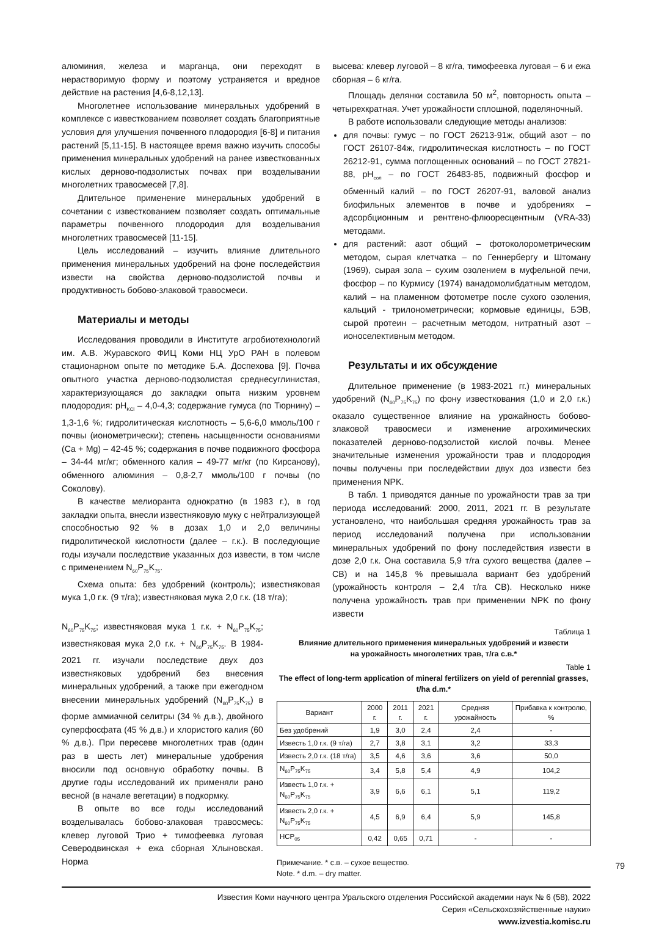алюминия, железа и марганца, они переходят в нерастворимую форму и поэтому устраняется и вредное действие на растения [4,6-8,12,13].
Многолетнее использование минеральных удобрений в комплексе с известкованием позволяет создать благоприятные условия для улучшения почвенного плодородия [6-8] и питания растений [5,11-15]. В настоящее время важно изучить способы применения минеральных удобрений на ранее известкованных кислых дерново-подзолистых почвах при возделывании многолетних травосмесей [7,8].
Длительное применение минеральных удобрений в сочетании с известкованием позволяет создать оптимальные параметры почвенного плодородия для возделывания многолетних травосмесей [11-15].
Цель исследований – изучить влияние длительного применения минеральных удобрений на фоне последействия извести на свойства дерново-подзолистой почвы и продуктивность бобово-злаковой травосмеси.
Материалы и методы
Исследования проводили в Институте агробиотехнологий им. А.В. Журавского ФИЦ Коми НЦ УрО РАН в полевом стационарном опыте по методике Б.А. Доспехова [9]. Почва опытного участка дерново-подзолистая среднесуглинистая, характеризующаяся до закладки опыта низким уровнем плодородия: pH<sub>KCl</sub> – 4,0-4,3; содержание гумуса (по Тюрнину) – 1,3-1,6 %; гидролитическая кислотность – 5,6-6,0 ммоль/100 г почвы (ионометрически); степень насыщенности основаниями (Ca + Mg) – 42-45 %; содержания в почве подвижного фосфора – 34-44 мг/кг; обменного калия – 49-77 мг/кг (по Кирсанову), обменного алюминия – 0,8-2,7 ммоль/100 г почвы (по Соколову).
В качестве мелиоранта однократно (в 1983 г.), в год закладки опыта, внесли известняковую муку с нейтрализующей способностью 92 % в дозах 1,0 и 2,0 величины гидролитической кислотности (далее – г.к.). В последующие годы изучали последствие указанных доз извести, в том числе с применением N<sub>60</sub>P<sub>75</sub>K<sub>75</sub>.
Схема опыта: без удобрений (контроль); известняковая мука 1,0 г.к. (9 т/га); известняковая мука 2,0 г.к. (18 т/га);
высева: клевер луговой – 8 кг/га, тимофеевка луговая – 6 и ежа сборная – 6 кг/га.
Площадь делянки составила 50 м<sup>2</sup>, повторность опыта – четырехкратная. Учет урожайности сплошной, поделяночный.
В работе использовали следующие методы анализов:
для почвы: гумус – по ГОСТ 26213-91ж, общий азот – по ГОСТ 26107-84ж, гидролитическая кислотность – по ГОСТ 26212-91, сумма поглощенных оснований – по ГОСТ 27821-88, pH<sub>сол</sub> – по ГОСТ 26483-85, подвижный фосфор и обменный калий – по ГОСТ 26207-91, валовой анализ биофильных элементов в почве и удобрениях – адсорбционным и рентгено-флюоресцентным (VRA-33) методами.
для растений: азот общий – фотоколорометрическим методом, сырая клетчатка – по Геннербергу и Штоману (1969), сырая зола – сухим озолением в муфельной печи, фосфор – по Курмису (1974) ванадомолибдатным методом, калий – на пламенном фотометре после сухого озоления, кальций - трилонометрически; кормовые единицы, БЭВ, сырой протеин – расчетным методом, нитратный азот – ионоселективным методом.
Результаты и их обсуждение
Длительное применение (в 1983-2021 гг.) минеральных удобрений (N<sub>60</sub>P<sub>75</sub>K<sub>75</sub>) по фону известкования (1,0 и 2,0 г.к.) оказало существенное влияние на урожайность бобово-злаковой травосмеси и изменение агрохимических показателей дерново-подзолистой кислой почвы. Менее значительные изменения урожайности трав и плодородия почвы получены при последействии двух доз извести без применения NPK.
В табл. 1 приводятся данные по урожайности трав за три периода исследований: 2000, 2011, 2021 гг. В результате установлено, что наибольшая средняя урожайность трав за период исследований получена при использовании минеральных удобрений по фону последействия извести в дозе 2,0 г.к. Она составила 5,9 т/га сухого вещества (далее – СВ) и на 145,8 % превышала вариант без удобрений (урожайность контроля – 2,4 т/га СВ). Несколько ниже получена урожайность трав при применении NPK по фону извести
N<sub>60</sub>P<sub>75</sub>K<sub>75</sub>; известняковая мука 1 г.к. + N<sub>60</sub>P<sub>75</sub>K<sub>75</sub>; известняковая мука 2,0 г.к. + N<sub>60</sub>P<sub>75</sub>K<sub>75</sub>. В 1984-2021 гг. изучали последствие двух доз известняковых удобрений без внесения минеральных удобрений, а также при ежегодном внесении минеральных удобрений (N<sub>60</sub>P<sub>75</sub>K<sub>75</sub>) в форме аммиачной селитры (34 % д.в.), двойного суперфосфата (45 % д.в.) и хлористого калия (60 % д.в.). При пересеве многолетних трав (один раз в шесть лет) минеральные удобрения вносили под основную обработку почвы. В другие годы исследований их применяли рано весной (в начале вегетации) в подкормку.
В опыте во все годы исследований возделывалась бобово-злаковая травосмесь: клевер луговой Трио + тимофеевка луговая Северодвинская + ежа сборная Хлыновская. Норма
Таблица 1
Влияние длительного применения минеральных удобрений и извести
на урожайность многолетних трав, т/га с.в.*
Table 1
The effect of long-term application of mineral fertilizers on yield of perennial grasses, t/ha d.m.*
| Вариант | 2000 г. | 2011 г. | 2021 г. | Средняя урожайность | Прибавка к контролю, % |
| --- | --- | --- | --- | --- | --- |
| Без удобрений | 1,9 | 3,0 | 2,4 | 2,4 | - |
| Известь 1,0 г.к. (9 т/га) | 2,7 | 3,8 | 3,1 | 3,2 | 33,3 |
| Известь 2,0 г.к. (18 т/га) | 3,5 | 4,6 | 3,6 | 3,6 | 50,0 |
| N<sub>60</sub>P<sub>75</sub>K<sub>75</sub> | 3,4 | 5,8 | 5,4 | 4,9 | 104,2 |
| Известь 1,0 г.к. + N<sub>60</sub>P<sub>75</sub>K<sub>75</sub> | 3,9 | 6,6 | 6,1 | 5,1 | 119,2 |
| Известь 2,0 г.к. + N<sub>60</sub>P<sub>75</sub>K<sub>75</sub> | 4,5 | 6,9 | 6,4 | 5,9 | 145,8 |
| НСР<sub>05</sub> | 0,42 | 0,65 | 0,71 | - | - |
Примечание. * с.в. – сухое вещество.
Note. * d.m. – dry matter.
Известия Коми научного центра Уральского отделения Российской академии наук № 6 (58), 2022
Серия «Сельскохозяйственные науки»
www.izvestia.komisc.ru
79